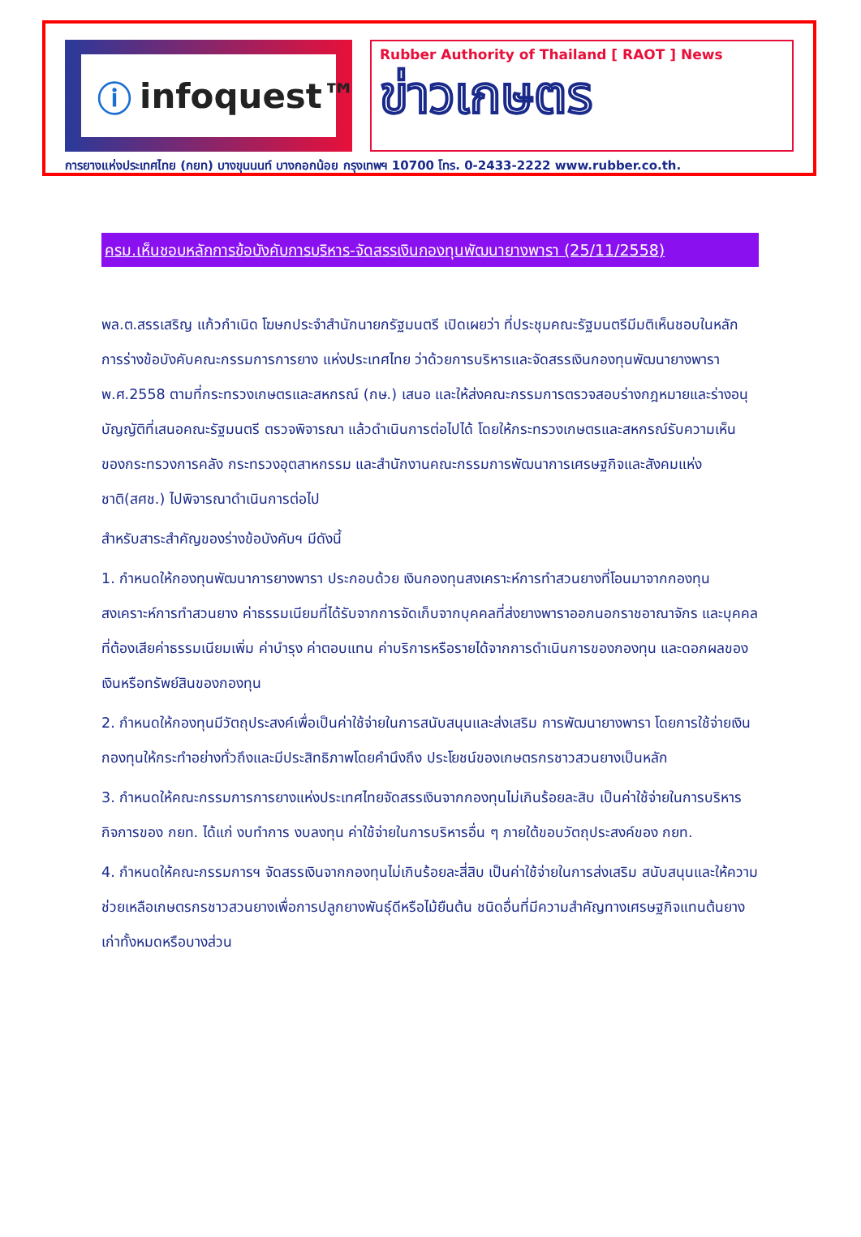ⓘ infoquest™
Rubber Authority of Thailand [ RAOT ] News
ข่าวเกษตร
การยางแห่งประเทศไทย (กยท) บางขุนนนท์ บางกอกน้อย กรุงเทพฯ 10700 โทร. 0-2433-2222 www.rubber.co.th.
ครม.เห็นชอบหลักการข้อบังคับการบริหาร-จัดสรรเงินกองทุนพัฒนายางพารา (25/11/2558)
พล.ต.สรรเสริญ แก้วกำเนิด โฆษกประจำสำนักนายกรัฐมนตรี เปิดเผยว่า ที่ประชุมคณะรัฐมนตรีมีมติเห็นชอบในหลักการร่างข้อบังคับคณะกรรมการการยาง แห่งประเทศไทย ว่าด้วยการบริหารและจัดสรรเงินกองทุนพัฒนายางพารา พ.ศ.2558 ตามที่กระทรวงเกษตรและสหกรณ์ (กษ.) เสนอ และให้ส่งคณะกรรมการตรวจสอบร่างกฎหมายและร่างอนุบัญญัติที่เสนอคณะรัฐมนตรี ตรวจพิจารณา แล้วดำเนินการต่อไปได้ โดยให้กระทรวงเกษตรและสหกรณ์รับความเห็นของกระทรวงการคลัง กระทรวงอุตสาหกรรม และสำนักงานคณะกรรมการพัฒนาการเศรษฐกิจและสังคมแห่งชาติ(สศช.) ไปพิจารณาดำเนินการต่อไป
สำหรับสาระสำคัญของร่างข้อบังคับฯ มีดังนี้
1. กำหนดให้กองทุนพัฒนาการยางพารา ประกอบด้วย เงินกองทุนสงเคราะห์การทำสวนยางที่โอนมาจากกองทุนสงเคราะห์การทำสวนยาง ค่าธรรมเนียมที่ได้รับจากการจัดเก็บจากบุคคลที่ส่งยางพาราออกนอกราชอาณาจักร และบุคคลที่ต้องเสียค่าธรรมเนียมเพิ่ม ค่าบำรุง ค่าตอบแทน ค่าบริการหรือรายได้จากการดำเนินการของกองทุน และดอกผลของเงินหรือทรัพย์สินของกองทุน
2. กำหนดให้กองทุนมีวัตถุประสงค์เพื่อเป็นค่าใช้จ่ายในการสนับสนุนและส่งเสริม การพัฒนายางพารา โดยการใช้จ่ายเงินกองทุนให้กระทำอย่างทั่วถึงและมีประสิทธิภาพโดยคำนึงถึง ประโยชน์ของเกษตรกรชาวสวนยางเป็นหลัก
3. กำหนดให้คณะกรรมการการยางแห่งประเทศไทยจัดสรรเงินจากกองทุนไม่เกินร้อยละสิบ เป็นค่าใช้จ่ายในการบริหารกิจการของ กยท. ได้แก่ งบทำการ งบลงทุน ค่าใช้จ่ายในการบริหารอื่น ๆ ภายใต้ขอบวัตถุประสงค์ของ กยท.
4. กำหนดให้คณะกรรมการฯ จัดสรรเงินจากกองทุนไม่เกินร้อยละสี่สิบ เป็นค่าใช้จ่ายในการส่งเสริม สนับสนุนและให้ความช่วยเหลือเกษตรกรชาวสวนยางเพื่อการปลูกยางพันธุ์ดีหรือไม้ยืนต้น ชนิดอื่นที่มีความสำคัญทางเศรษฐกิจแทนต้นยางเก่าทั้งหมดหรือบางส่วน